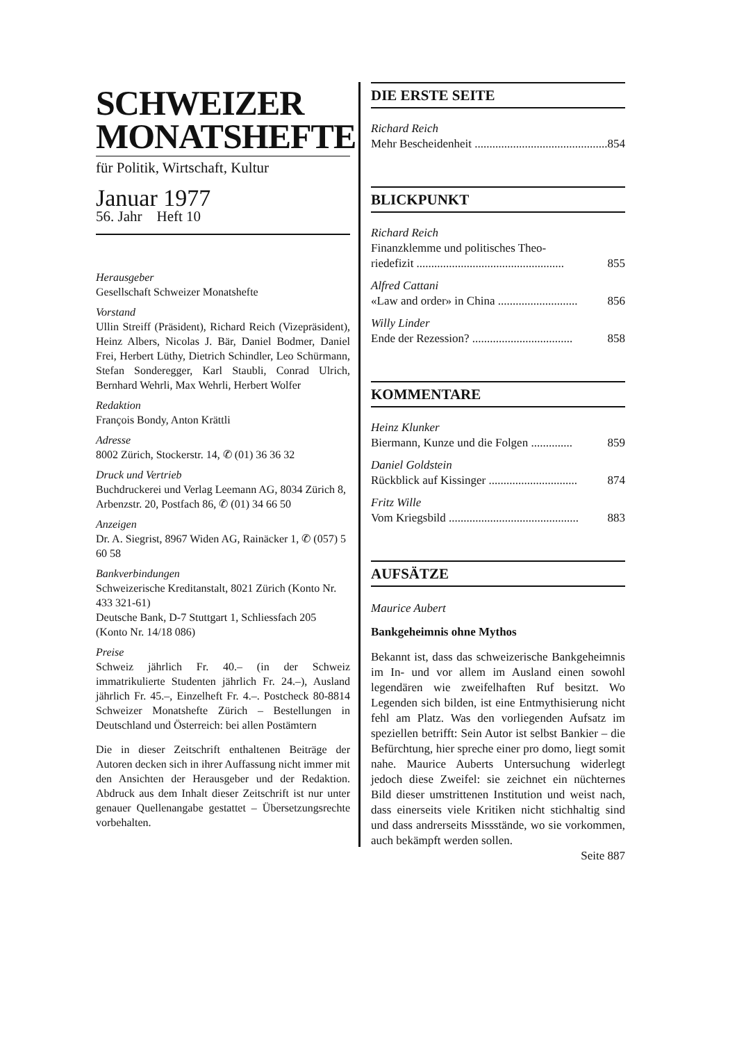SCHWEIZER
MONATSHEFTE
für Politik, Wirtschaft, Kultur
Januar 1977
56. Jahr Heft 10
Herausgeber
Gesellschaft Schweizer Monatshefte
Vorstand
Ullin Streiff (Präsident), Richard Reich (Vizepräsident), Heinz Albers, Nicolas J. Bär, Daniel Bodmer, Daniel Frei, Herbert Lüthy, Dietrich Schindler, Leo Schürmann, Stefan Sonderegger, Karl Staubli, Conrad Ulrich, Bernhard Wehrli, Max Wehrli, Herbert Wolfer
Redaktion
François Bondy, Anton Krättli
Adresse
8002 Zürich, Stockerstr. 14, ✆ (01) 36 36 32
Druck und Vertrieb
Buchdruckerei und Verlag Leemann AG, 8034 Zürich 8, Arbenzstr. 20, Postfach 86, ✆ (01) 34 66 50
Anzeigen
Dr. A. Siegrist, 8967 Widen AG, Rainäcker 1, ✆ (057) 5 60 58
Bankverbindungen
Schweizerische Kreditanstalt, 8021 Zürich (Konto Nr. 433 321-61)
Deutsche Bank, D-7 Stuttgart 1, Schliessfach 205 (Konto Nr. 14/18 086)
Preise
Schweiz jährlich Fr. 40.– (in der Schweiz immatrikulierte Studenten jährlich Fr. 24.–), Ausland jährlich Fr. 45.–, Einzelheft Fr. 4.–. Postcheck 80-8814 Schweizer Monatshefte Zürich – Bestellungen in Deutschland und Österreich: bei allen Postämtern
Die in dieser Zeitschrift enthaltenen Beiträge der Autoren decken sich in ihrer Auffassung nicht immer mit den Ansichten der Herausgeber und der Redaktion. Abdruck aus dem Inhalt dieser Zeitschrift ist nur unter genauer Quellenangabe gestattet – Übersetzungsrechte vorbehalten.
DIE ERSTE SEITE
Richard Reich
Mehr Bescheidenheit ............................................. 854
BLICKPUNKT
Richard Reich
Finanzklemme und politisches Theo-
riedefizit .................................................. 855
Alfred Cattani
«Law and order» in China ........................... 856
Willy Linder
Ende der Rezession? .................................. 858
KOMMENTARE
Heinz Klunker
Biermann, Kunze und die Folgen .............. 859
Daniel Goldstein
Rückblick auf Kissinger .............................. 874
Fritz Wille
Vom Kriegsbild ............................................ 883
AUFSÄTZE
Maurice Aubert
Bankgeheimnis ohne Mythos
Bekannt ist, dass das schweizerische Bankgeheimnis im In- und vor allem im Ausland einen sowohl legendären wie zweifelhaften Ruf besitzt. Wo Legenden sich bilden, ist eine Entmythisierung nicht fehl am Platz. Was den vorliegenden Aufsatz im speziellen betrifft: Sein Autor ist selbst Bankier – die Befürchtung, hier spreche einer pro domo, liegt somit nahe. Maurice Auberts Untersuchung widerlegt jedoch diese Zweifel: sie zeichnet ein nüchternes Bild dieser umstrittenen Institution und weist nach, dass einerseits viele Kritiken nicht stichhaltig sind und dass andrerseits Missstände, wo sie vorkommen, auch bekämpft werden sollen.
Seite 887